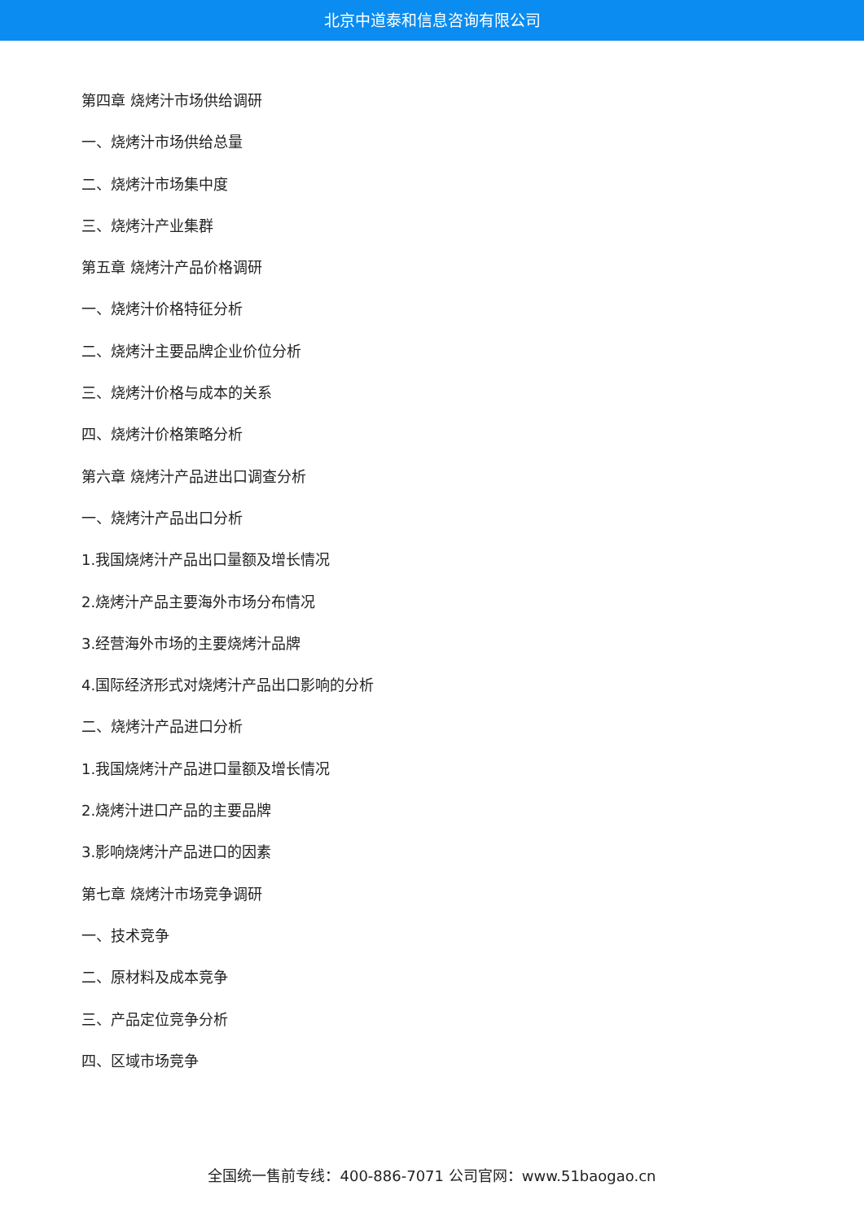北京中道泰和信息咨询有限公司
第四章 烧烤汁市场供给调研
一、烧烤汁市场供给总量
二、烧烤汁市场集中度
三、烧烤汁产业集群
第五章 烧烤汁产品价格调研
一、烧烤汁价格特征分析
二、烧烤汁主要品牌企业价位分析
三、烧烤汁价格与成本的关系
四、烧烤汁价格策略分析
第六章 烧烤汁产品进出口调查分析
一、烧烤汁产品出口分析
1.我国烧烤汁产品出口量额及增长情况
2.烧烤汁产品主要海外市场分布情况
3.经营海外市场的主要烧烤汁品牌
4.国际经济形式对烧烤汁产品出口影响的分析
二、烧烤汁产品进口分析
1.我国烧烤汁产品进口量额及增长情况
2.烧烤汁进口产品的主要品牌
3.影响烧烤汁产品进口的因素
第七章 烧烤汁市场竞争调研
一、技术竞争
二、原材料及成本竞争
三、产品定位竞争分析
四、区域市场竞争
全国统一售前专线：400-886-7071 公司官网：www.51baogao.cn